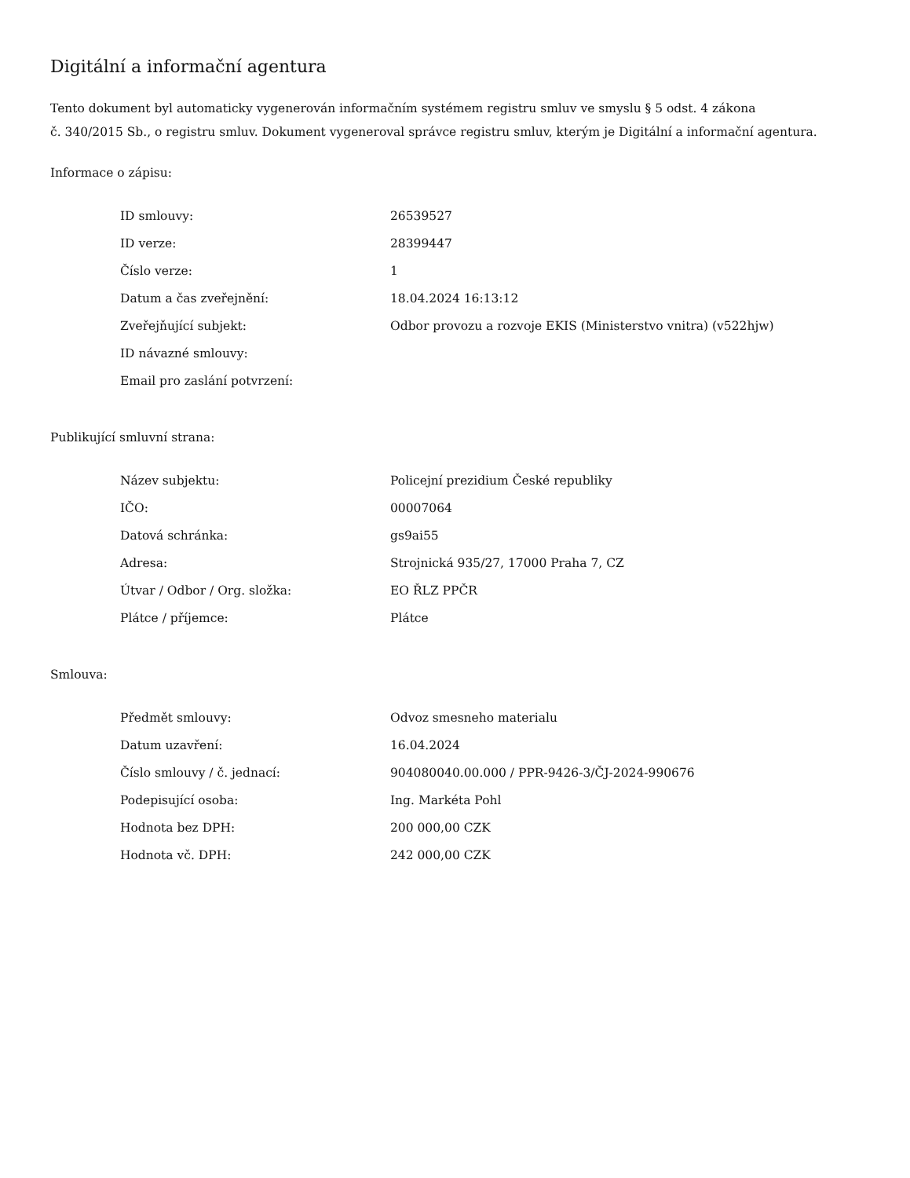Digitální a informační agentura
Tento dokument byl automaticky vygenerován informačním systémem registru smluv ve smyslu § 5 odst. 4 zákona
č. 340/2015 Sb., o registru smluv. Dokument vygeneroval správce registru smluv, kterým je Digitální a informační agentura.
Informace o zápisu:
| ID smlouvy: | 26539527 |
| ID verze: | 28399447 |
| Číslo verze: | 1 |
| Datum a čas zveřejnění: | 18.04.2024 16:13:12 |
| Zveřejňující subjekt: | Odbor provozu a rozvoje EKIS (Ministerstvo vnitra) (v522hjw) |
| ID návazné smlouvy: | |
| Email pro zaslání potvrzení: | |
Publikující smluvní strana:
| Název subjektu: | Policejní prezidium České republiky |
| IČO: | 00007064 |
| Datová schránka: | gs9ai55 |
| Adresa: | Strojnická 935/27, 17000 Praha 7, CZ |
| Útvar / Odbor / Org. složka: | EO ŘLZ PPČR |
| Plátce / příjemce: | Plátce |
Smlouva:
| Předmět smlouvy: | Odvoz smesneho materialu |
| Datum uzavření: | 16.04.2024 |
| Číslo smlouvy / č. jednací: | 904080040.00.000 / PPR-9426-3/ČJ-2024-990676 |
| Podepisující osoba: | Ing. Markéta Pohl |
| Hodnota bez DPH: | 200 000,00 CZK |
| Hodnota vč. DPH: | 242 000,00 CZK |